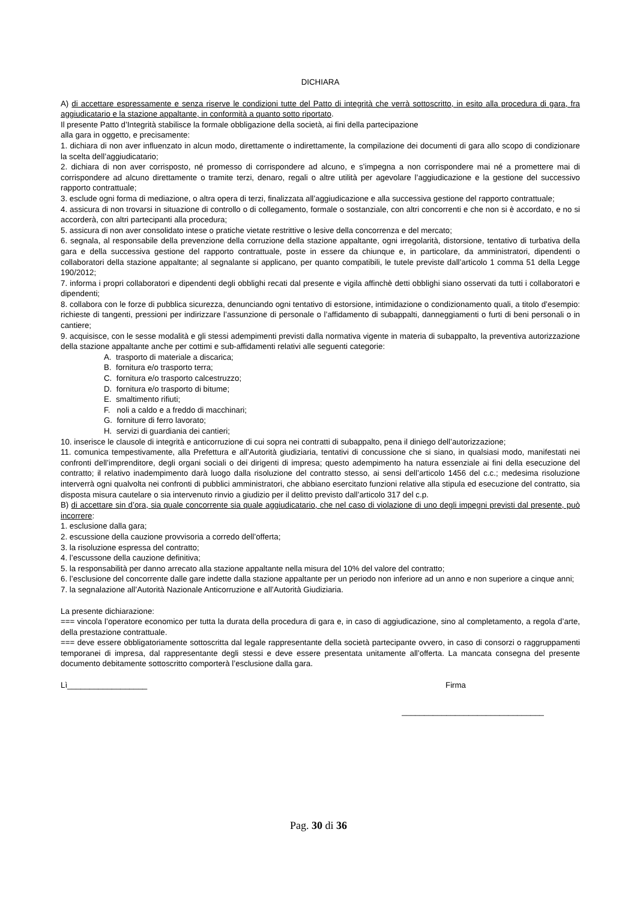DICHIARA
A) di accettare espressamente e senza riserve le condizioni tutte del Patto di integrità che verrà sottoscritto, in esito alla procedura di gara, fra aggiudicatario e la stazione appaltante, in conformità a quanto sotto riportato.
Il presente Patto d’Integrità stabilisce la formale obbligazione della società, ai fini della partecipazione
alla gara in oggetto, e precisamente:
1. dichiara di non aver influenzato in alcun modo, direttamente o indirettamente, la compilazione dei documenti di gara allo scopo di condizionare la scelta dell’aggiudicatario;
2. dichiara di non aver corrisposto, né promesso di corrispondere ad alcuno, e s’impegna a non corrispondere mai né a promettere mai di corrispondere ad alcuno direttamente o tramite terzi, denaro, regali o altre utilità per agevolare l’aggiudicazione e la gestione del successivo rapporto contrattuale;
3. esclude ogni forma di mediazione, o altra opera di terzi, finalizzata all’aggiudicazione e alla successiva gestione del rapporto contrattuale;
4. assicura di non trovarsi in situazione di controllo o di collegamento, formale o sostanziale, con altri concorrenti e che non si è accordato, e no si accorderà, con altri partecipanti alla procedura;
5. assicura di non aver consolidato intese o pratiche vietate restrittive o lesive della concorrenza e del mercato;
6. segnala, al responsabile della prevenzione della corruzione della stazione appaltante, ogni irregolarità, distorsione, tentativo di turbativa della gara e della successiva gestione del rapporto contrattuale, poste in essere da chiunque e, in particolare, da amministratori, dipendenti o collaboratori della stazione appaltante; al segnalante si applicano, per quanto compatibili, le tutele previste dall’articolo 1 comma 51 della Legge 190/2012;
7. informa i propri collaboratori e dipendenti degli obblighi recati dal presente e vigila affinchè detti obblighi siano osservati da tutti i collaboratori e dipendenti;
8. collabora con le forze di pubblica sicurezza, denunciando ogni tentativo di estorsione, intimidazione o condizionamento quali, a titolo d’esempio: richieste di tangenti, pressioni per indirizzare l’assunzione di personale o l’affidamento di subappalti, danneggiamenti o furti di beni personali o in cantiere;
9. acquisisce, con le sesse modalità e gli stessi adempimenti previsti dalla normativa vigente in materia di subappalto, la preventiva autorizzazione della stazione appaltante anche per cottimi e sub-affidamenti relativi alle seguenti categorie:
A. trasporto di materiale a discarica;
B. fornitura e/o trasporto terra;
C. fornitura e/o trasporto calcestruzzo;
D. fornitura e/o trasporto di bitume;
E. smaltimento rifiuti;
F. noli a caldo e a freddo di macchinari;
G. forniture di ferro lavorato;
H. servizi di guardiania dei cantieri;
10. inserisce le clausole di integrità e anticorruzione di cui sopra nei contratti di subappalto, pena il diniego dell’autorizzazione;
11. comunica tempestivamente, alla Prefettura e all’Autorità giudiziaria, tentativi di concussione che si siano, in qualsiasi modo, manifestati nei confronti dell’imprenditore, degli organi sociali o dei dirigenti di impresa; questo adempimento ha natura essenziale ai fini della esecuzione del contratto; il relativo inadempimento darà luogo dalla risoluzione del contratto stesso, ai sensi dell’articolo 1456 del c.c.; medesima risoluzione interverrà ogni qualvolta nei confronti di pubblici amministratori, che abbiano esercitato funzioni relative alla stipula ed esecuzione del contratto, sia disposta misura cautelare o sia intervenuto rinvio a giudizio per il delitto previsto dall’articolo 317 del c.p.
B) di accettare sin d’ora, sia quale concorrente sia quale aggiudicatario, che nel caso di violazione di uno degli impegni previsti dal presente, può incorrere:
1. esclusione dalla gara;
2. escussione della cauzione provvisoria a corredo dell’offerta;
3. la risoluzione espressa del contratto;
4. l’escussone della cauzione definitiva;
5. la responsabilità per danno arrecato alla stazione appaltante nella misura del 10% del valore del contratto;
6. l’esclusione del concorrente dalle gare indette dalla stazione appaltante per un periodo non inferiore ad un anno e non superiore a cinque anni;
7. la segnalazione all’Autorità Nazionale Anticorruzione e all’Autorità Giudiziaria.
La presente dichiarazione:
=== vincola l’operatore economico per tutta la durata della procedura di gara e, in caso di aggiudicazione, sino al completamento, a regola d’arte, della prestazione contrattuale.
=== deve essere obbligatoriamente sottoscritta dal legale rappresentante della società partecipante ovvero, in caso di consorzi o raggruppamenti temporanei di impresa, dal rappresentante degli stessi e deve essere presentata unitamente all’offerta. La mancata consegna del presente documento debitamente sottoscritto comporterà l’esclusione dalla gara.
Lì__________________ Firma
________________________________
Pag. 30 di 36